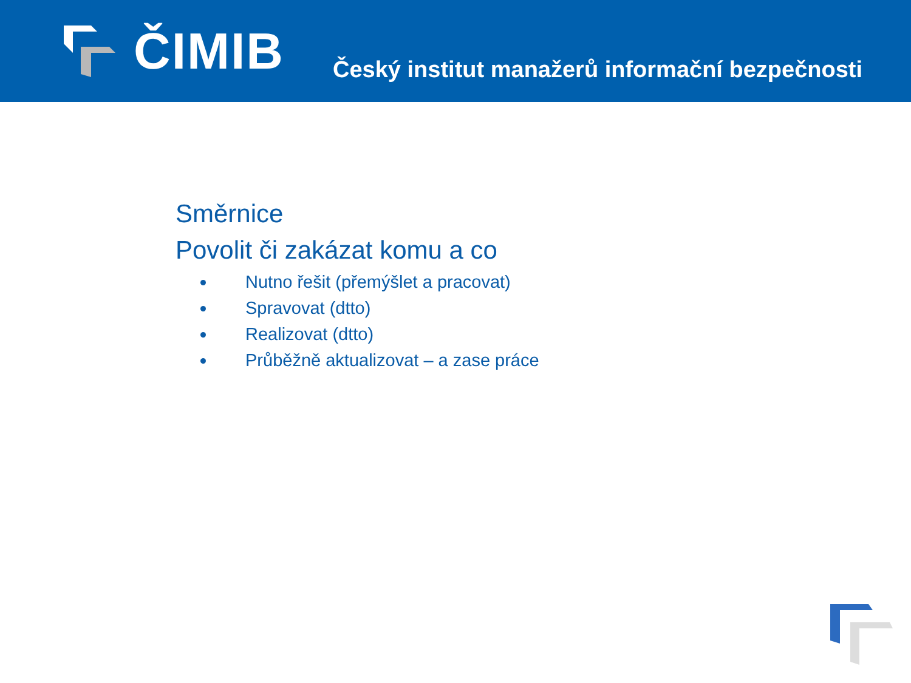ČIMIB
Český institut manažerů informační bezpečnosti
Směrnice
Povolit či zakázat komu a co
Nutno řešit (přemýšlet a pracovat)
Spravovat (dtto)
Realizovat (dtto)
Průběžně aktualizovat – a zase práce